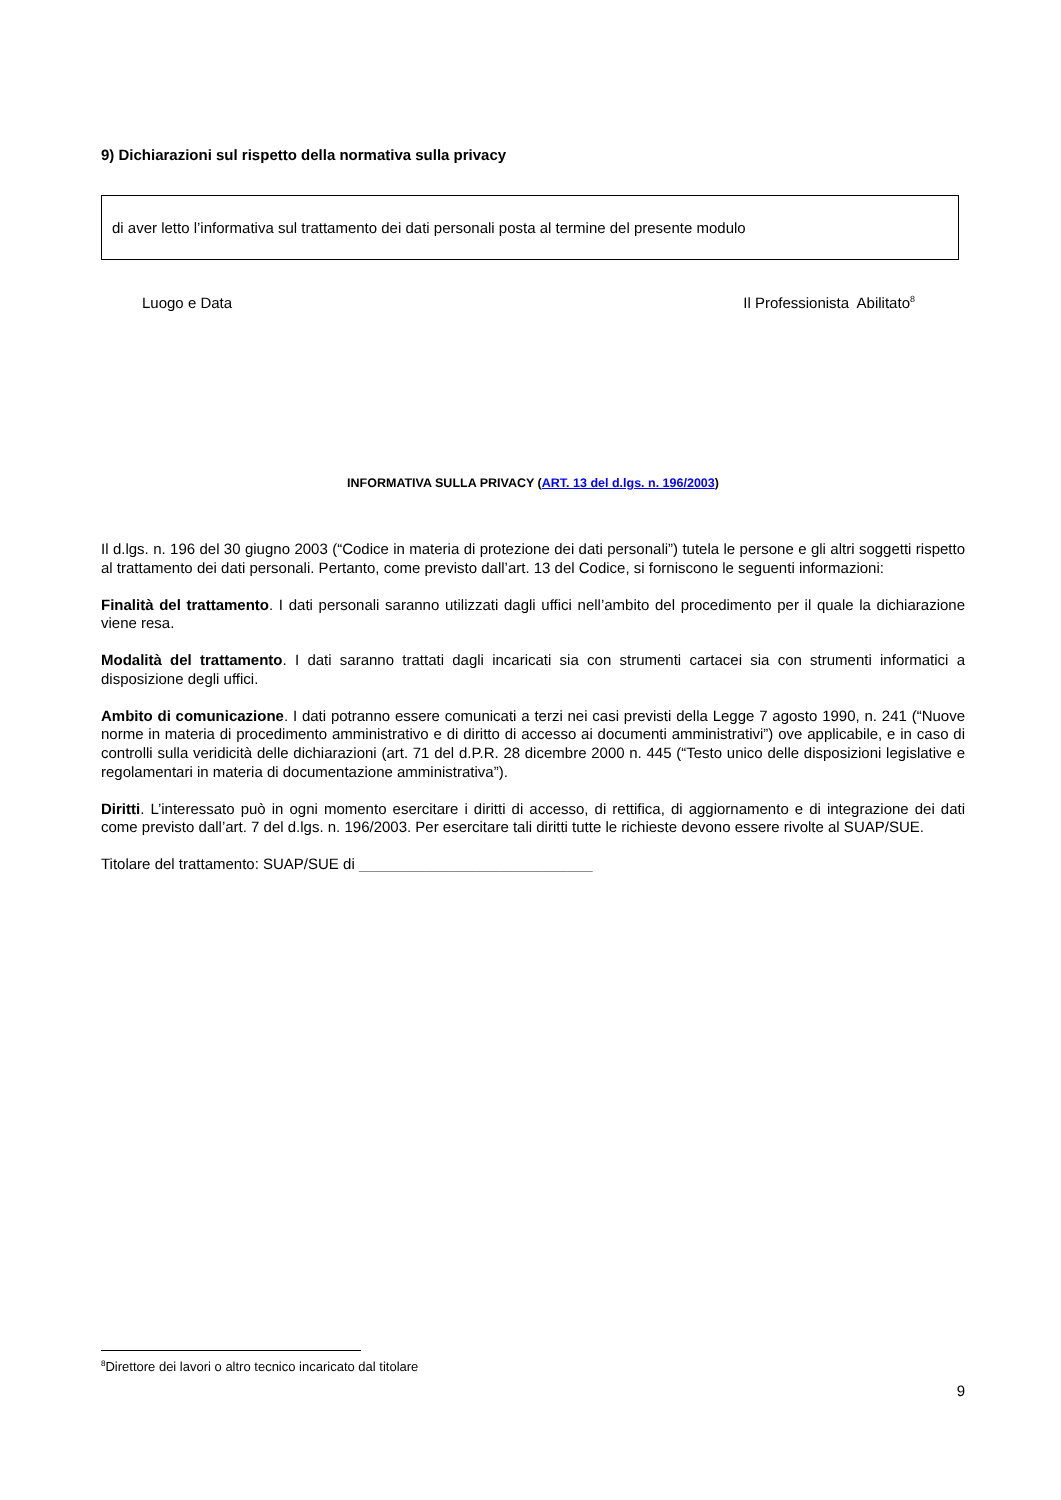9) Dichiarazioni sul rispetto della normativa sulla privacy
di aver letto l’informativa sul trattamento dei dati personali posta al termine del presente modulo
Luogo e Data Il Professionista Abilitato<sup>8</sup>
INFORMATIVA SULLA PRIVACY (ART. 13 del d.lgs. n. 196/2003)
Il d.lgs. n. 196 del 30 giugno 2003 (“Codice in materia di protezione dei dati personali”) tutela le persone e gli altri soggetti rispetto al trattamento dei dati personali. Pertanto, come previsto dall’art. 13 del Codice, si forniscono le seguenti informazioni:
Finalità del trattamento. I dati personali saranno utilizzati dagli uffici nell’ambito del procedimento per il quale la dichiarazione viene resa.
Modalità del trattamento. I dati saranno trattati dagli incaricati sia con strumenti cartacei sia con strumenti informatici a disposizione degli uffici.
Ambito di comunicazione. I dati potranno essere comunicati a terzi nei casi previsti della Legge 7 agosto 1990, n. 241 (“Nuove norme in materia di procedimento amministrativo e di diritto di accesso ai documenti amministrativi”) ove applicabile, e in caso di controlli sulla veridicità delle dichiarazioni (art. 71 del d.P.R. 28 dicembre 2000 n. 445 (“Testo unico delle disposizioni legislative e regolamentari in materia di documentazione amministrativa”).
Diritti. L’interessato può in ogni momento esercitare i diritti di accesso, di rettifica, di aggiornamento e di integrazione dei dati come previsto dall’art. 7 del d.lgs. n. 196/2003. Per esercitare tali diritti tutte le richieste devono essere rivolte al SUAP/SUE.
Titolare del trattamento: SUAP/SUE di ____________________________
<sup>8</sup> Direttore dei lavori o altro tecnico incaricato dal titolare
9